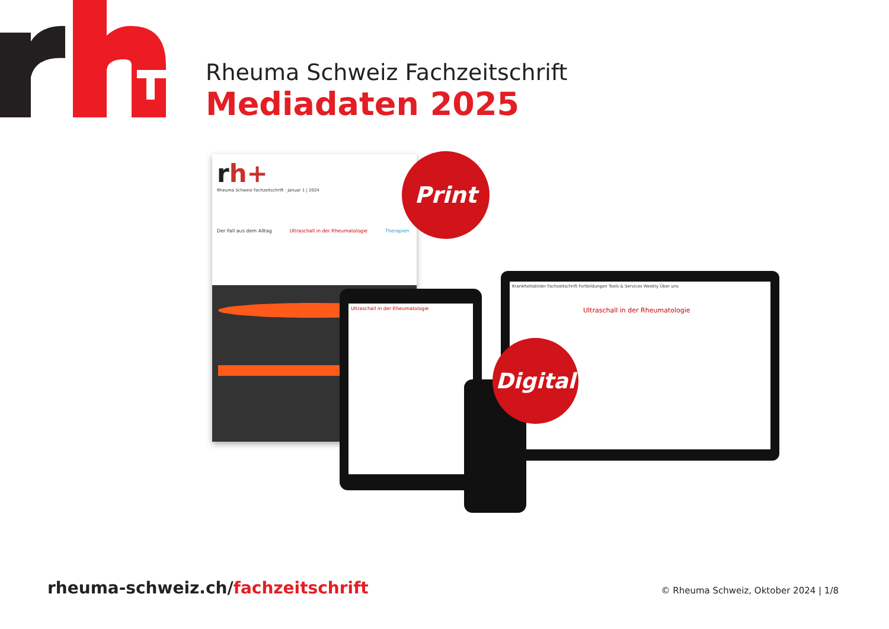Rheuma Schweiz Fachzeitschrift
Mediadaten 2025
rh+
Rheuma Schweiz Fachzeitschrift · Januar 1 | 2024
Der Fall aus dem Alltag Ultraschall in der Rheumatologie Therapien
Ultraschall in der Rheumatologie
Krankheitsbilder Fachzeitschrift Fortbildungen Tools & Services Weekly Über uns
Ultraschall in der Rheumatologie
Print
Digital
rheuma-schweiz.ch/fachzeitschrift
© Rheuma Schweiz, Oktober 2024 | 1/8